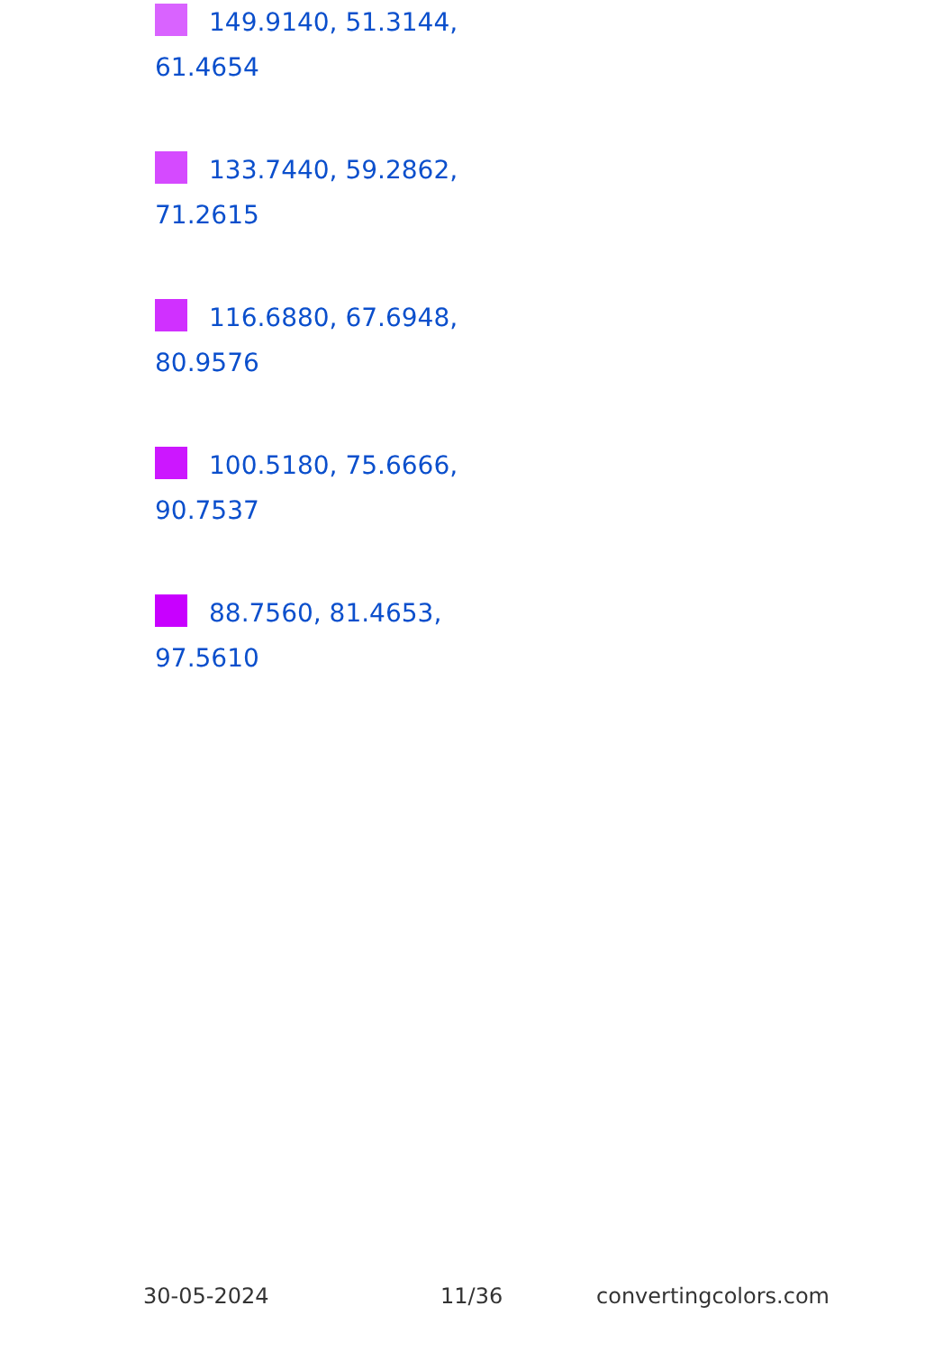149.9140, 51.3144, 61.4654
133.7440, 59.2862, 71.2615
116.6880, 67.6948, 80.9576
100.5180, 75.6666, 90.7537
88.7560, 81.4653, 97.5610
30-05-2024 11/36 convertingcolors.com